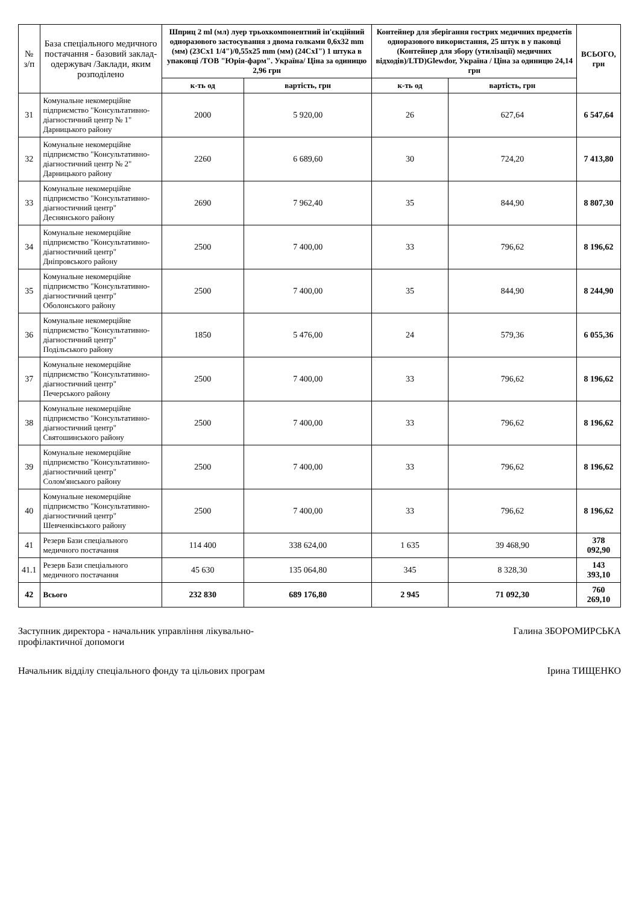| № з/п | База спеціального медичного постачання - базовий заклад-одержувач /Заклади, яким розподілено | Шприц 2 ml (мл) луер трьохкомпонентний ін'єкційний одноразового застосування з двома голками 0,6х32 mm (мм) (23Сх1 1/4")/0,55х25 mm (мм) (24СхІ") 1 штука в упаковці /ТОВ "Юрія-фарм". Україна/ Ціна за одиницю 2,96 грн | | Контейнер для зберігання гострих медичних предметів одноразового використання, 25 штук в у паковці (Контейнер для збору (утилізації) медичних відходів)/LTD)Glewdor, Україна / Ціна за одиницю 24,14 грн | | ВСЬОГО, грн |
| --- | --- | --- | --- | --- | --- | --- |
| | | к-ть од | вартість, грн | к-ть од | вартість, грн | |
| 31 | Комунальне некомерційне підприємство "Консультативно-діагностичний центр № 1" Дарницького району | 2000 | 5 920,00 | 26 | 627,64 | 6 547,64 |
| 32 | Комунальне некомерційне підприємство "Консультативно-діагностичний центр № 2" Дарницького району | 2260 | 6 689,60 | 30 | 724,20 | 7 413,80 |
| 33 | Комунальне некомерційне підприємство "Консультативно-діагностичний центр" Деснянського району | 2690 | 7 962,40 | 35 | 844,90 | 8 807,30 |
| 34 | Комунальне некомерційне підприємство "Консультативно-діагностичний центр" Дніпровського району | 2500 | 7 400,00 | 33 | 796,62 | 8 196,62 |
| 35 | Комунальне некомерційне підприємство "Консультативно-діагностичний центр" Оболонського району | 2500 | 7 400,00 | 35 | 844,90 | 8 244,90 |
| 36 | Комунальне некомерційне підприємство "Консультативно-діагностичний центр" Подільського району | 1850 | 5 476,00 | 24 | 579,36 | 6 055,36 |
| 37 | Комунальне некомерційне підприємство "Консультативно-діагностичний центр" Печерського району | 2500 | 7 400,00 | 33 | 796,62 | 8 196,62 |
| 38 | Комунальне некомерційне підприємство "Консультативно-діагностичний центр" Святошинського району | 2500 | 7 400,00 | 33 | 796,62 | 8 196,62 |
| 39 | Комунальне некомерційне підприємство "Консультативно-діагностичний центр" Солом'янського району | 2500 | 7 400,00 | 33 | 796,62 | 8 196,62 |
| 40 | Комунальне некомерційне підприємство "Консультативно-діагностичний центр" Шевченківського району | 2500 | 7 400,00 | 33 | 796,62 | 8 196,62 |
| 41 | Резерв Бази спеціального медичного постачання | 114 400 | 338 624,00 | 1 635 | 39 468,90 | 378 092,90 |
| 41.1 | Резерв Бази спеціального медичного постачання | 45 630 | 135 064,80 | 345 | 8 328,30 | 143 393,10 |
| 42 | Всього | 232 830 | 689 176,80 | 2 945 | 71 092,30 | 760 269,10 |
Заступник директора - начальник управління лікувально-профілактичної допомоги
Галина ЗБОРОМИРСЬКА
Начальник відділу спеціального фонду та цільових програм
Ірина ТИЩЕНКО